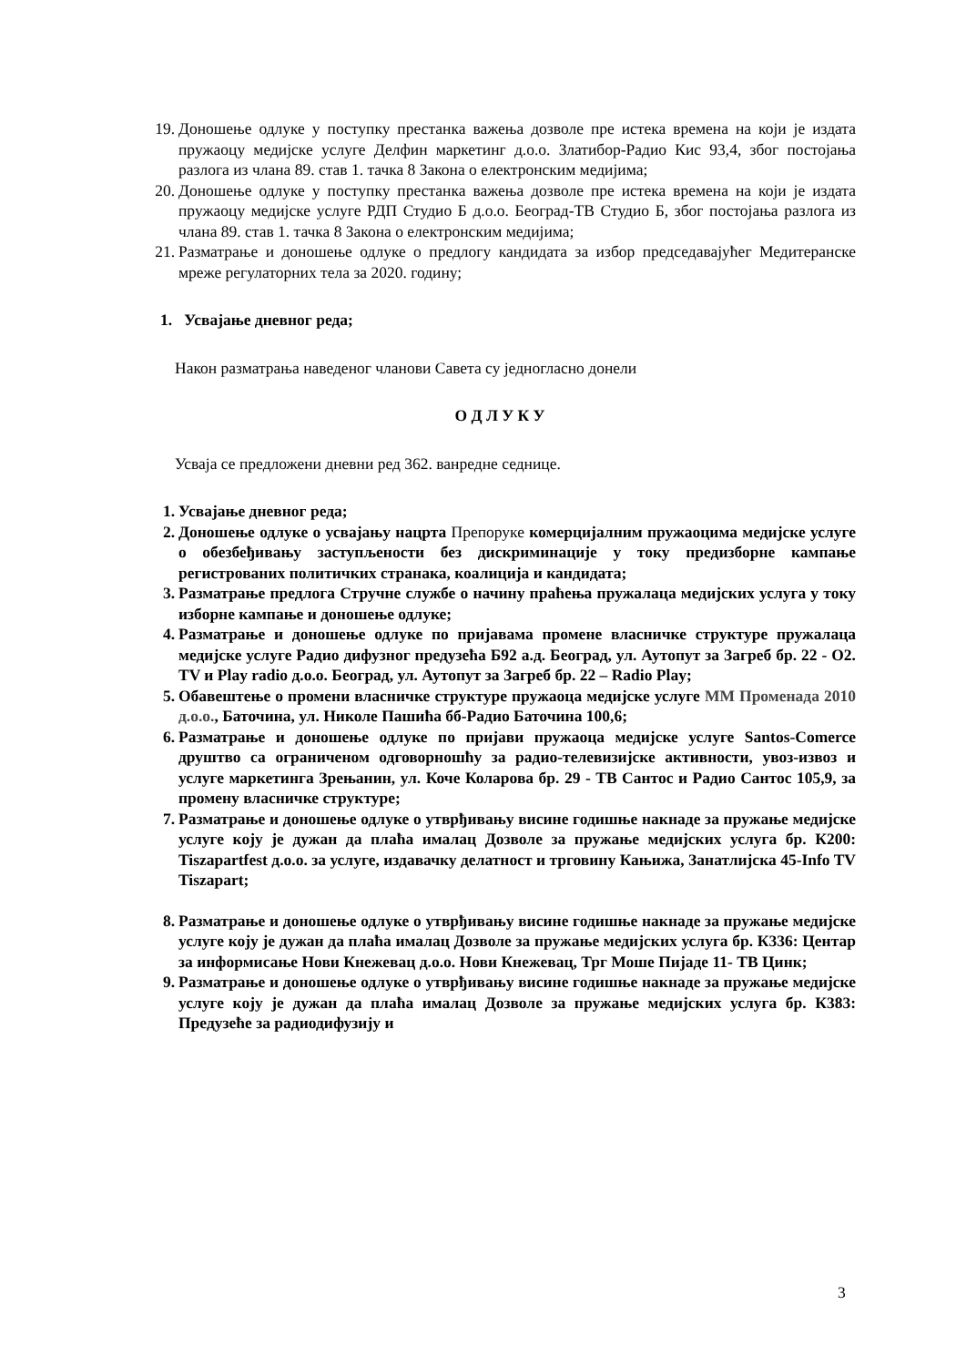19. Доношење одлуке у поступку престанка важења дозволе пре истека времена на који је издата пружаоцу медијске услуге Делфин маркетинг д.о.о. Златибор-Радио Кис 93,4, због постојања разлога из члана 89. став 1. тачка 8 Закона о електронским медијима;
20. Доношење одлуке у поступку престанка важења дозволе пре истека времена на који је издата пружаоцу медијске услуге РДП Студио Б д.о.о. Београд-ТВ Студио Б, због постојања разлога из члана 89. став 1. тачка 8 Закона о електронским медијима;
21. Разматрање и доношење одлуке о предлогу кандидата за избор председавајућег Медитеранске мреже регулаторних тела за 2020. годину;
1. Усвајање дневног реда;
Након разматрања наведеног чланови Савета су једногласно донели
О Д Л У К У
Усваја се предложени дневни ред 362. ванредне седнице.
1. Усвајање дневног реда;
2. Доношење одлуке о усвајању нацрта Препоруке комерцијалним пружаоцима медијске услуге о обезбеђивању заступљености без дискриминације у току предизборне кампање регистрованих политичких странака, коалиција и кандидата;
3. Разматрање предлога Стручне службе о начину праћења пружалаца медијских услуга у току изборне кампање и доношење одлуке;
4. Разматрање и доношење одлуке по пријавама промене власничке структуре пружалаца медијске услуге Радио дифузног предузећа Б92 а.д. Београд, ул. Аутопут за Загреб бр. 22 - O2. TV и Play radio д.о.о. Београд, ул. Аутопут за Загреб бр. 22 – Radio Play;
5. Обавештење о промени власничке структуре пружаоца медијске услуге ММ Променада 2010 д.о.о., Баточина, ул. Николе Пашића бб-Радио Баточина 100,6;
6. Разматрање и доношење одлуке по пријави пружаоца медијске услуге Santos-Comerce друштво са ограниченом одговорношћу за радио-телевизијске активности, увоз-извоз и услуге маркетинга Зрењанин, ул. Коче Коларова бр. 29 - ТВ Сантос и Радио Сантос 105,9, за промену власничке структуре;
7. Разматрање и доношење одлуке о утврђивању висине годишње накнаде за пружање медијске услуге коју је дужан да плаћа ималац Дозволе за пружање медијских услуга бр. К200: Tiszapartfest д.о.о. за услуге, издавачку делатност и трговину Кањижа, Занатлијска 45-Info TV Tiszapart;
8. Разматрање и доношење одлуке о утврђивању висине годишње накнаде за пружање медијске услуге коју је дужан да плаћа ималац Дозволе за пружање медијских услуга бр. К336: Центар за информисање Нови Кнежевац д.о.о. Нови Кнежевац, Трг Моше Пијаде 11- ТВ Цинк;
9. Разматрање и доношење одлуке о утврђивању висине годишње накнаде за пружање медијске услуге коју је дужан да плаћа ималац Дозволе за пружање медијских услуга бр. К383: Предузеће за радиодифузију и
3